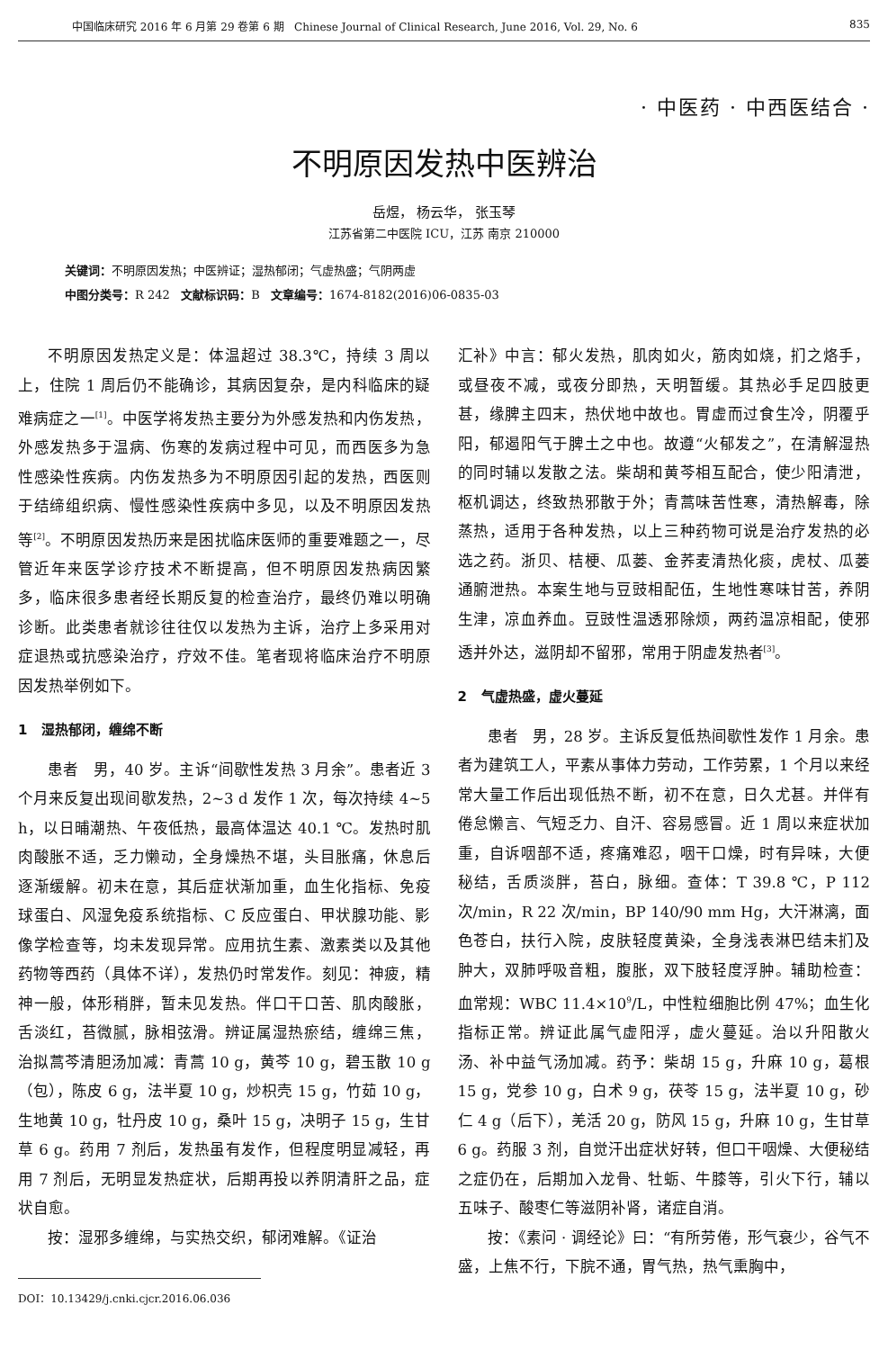中国临床研究 2016 年 6 月第 29 卷第 6 期 Chinese Journal of Clinical Research, June 2016, Vol. 29, No. 6 835
· 中医药 · 中西医结合 ·
不明原因发热中医辨治
岳煜， 杨云华， 张玉琴
江苏省第二中医院 ICU，江苏 南京 210000
关键词：不明原因发热；中医辨证；湿热郁闭；气虚热盛；气阴两虚
中图分类号：R 242 文献标识码：B 文章编号：1674-8182(2016)06-0835-03
不明原因发热定义是：体温超过 38.3℃，持续 3 周以上，住院 1 周后仍不能确诊，其病因复杂，是内科临床的疑难病症之一<sup>[1]</sup>。中医学将发热主要分为外感发热和内伤发热，外感发热多于温病、伤寒的发病过程中可见，而西医多为急性感染性疾病。内伤发热多为不明原因引起的发热，西医则于结缔组织病、慢性感染性疾病中多见，以及不明原因发热等<sup>[2]</sup>。不明原因发热历来是困扰临床医师的重要难题之一，尽管近年来医学诊疗技术不断提高，但不明原因发热病因繁多，临床很多患者经长期反复的检查治疗，最终仍难以明确诊断。此类患者就诊往往仅以发热为主诉，治疗上多采用对症退热或抗感染治疗，疗效不佳。笔者现将临床治疗不明原因发热举例如下。
1 湿热郁闭，缠绵不断
患者 男，40 岁。主诉“间歇性发热 3 月余”。患者近 3 个月来反复出现间歇发热，2~3 d 发作 1 次，每次持续 4~5 h，以日晡潮热、午夜低热，最高体温达 40.1 ℃。发热时肌肉酸胀不适，乏力懒动，全身燥热不堪，头目胀痛，休息后逐渐缓解。初未在意，其后症状渐加重，血生化指标、免疫球蛋白、风湿免疫系统指标、C 反应蛋白、甲状腺功能、影像学检查等，均未发现异常。应用抗生素、激素类以及其他药物等西药（具体不详），发热仍时常发作。刻见：神疲，精神一般，体形稍胖，暂未见发热。伴口干口苦、肌肉酸胀，舌淡红，苔微腻，脉相弦滑。辨证属湿热瘀结，缠绵三焦，治拟蒿芩清胆汤加减：青蒿 10 g，黄芩 10 g，碧玉散 10 g（包），陈皮 6 g，法半夏 10 g，炒枳壳 15 g，竹茹 10 g，生地黄 10 g，牡丹皮 10 g，桑叶 15 g，决明子 15 g，生甘草 6 g。药用 7 剂后，发热虽有发作，但程度明显减轻，再用 7 剂后，无明显发热症状，后期再投以养阴清肝之品，症状自愈。
按：湿邪多缠绵，与实热交织，郁闭难解。《证治
DOI：10.13429/j.cnki.cjcr.2016.06.036
汇补》中言：郁火发热，肌肉如火，筋肉如烧，扪之烙手，或昼夜不减，或夜分即热，天明暂缓。其热必手足四肢更甚，缘脾主四末，热伏地中故也。胃虚而过食生冷，阴覆乎阳，郁遏阳气于脾土之中也。故遵“火郁发之”，在清解湿热的同时辅以发散之法。柴胡和黄芩相互配合，使少阳清泄，枢机调达，终致热邪散于外；青蒿味苦性寒，清热解毒，除蒸热，适用于各种发热，以上三种药物可说是治疗发热的必选之药。浙贝、桔梗、瓜蒌、金荞麦清热化痰，虎杖、瓜蒌通腑泄热。本案生地与豆豉相配伍，生地性寒味甘苦，养阴生津，凉血养血。豆豉性温透邪除烦，两药温凉相配，使邪透并外达，滋阴却不留邪，常用于阴虚发热者<sup>[3]</sup>。
2 气虚热盛，虚火蔓延
患者 男，28 岁。主诉反复低热间歇性发作 1 月余。患者为建筑工人，平素从事体力劳动，工作劳累，1 个月以来经常大量工作后出现低热不断，初不在意，日久尤甚。并伴有倦怠懒言、气短乏力、自汗、容易感冒。近 1 周以来症状加重，自诉咽部不适，疼痛难忍，咽干口燥，时有异味，大便秘结，舌质淡胖，苔白，脉细。查体：T 39.8 ℃，P 112 次/min，R 22 次/min，BP 140/90 mm Hg，大汗淋漓，面色苍白，扶行入院，皮肤轻度黄染，全身浅表淋巴结未扪及肿大，双肺呼吸音粗，腹胀，双下肢轻度浮肿。辅助检查：血常规：WBC 11.4×10<sup>9</sup>/L，中性粒细胞比例 47%；血生化指标正常。辨证此属气虚阳浮，虚火蔓延。治以升阳散火汤、补中益气汤加减。药予：柴胡 15 g，升麻 10 g，葛根 15 g，党参 10 g，白术 9 g，茯苓 15 g，法半夏 10 g，砂仁 4 g（后下），羌活 20 g，防风 15 g，升麻 10 g，生甘草 6 g。药服 3 剂，自觉汗出症状好转，但口干咽燥、大便秘结之症仍在，后期加入龙骨、牡蛎、牛膝等，引火下行，辅以五味子、酸枣仁等滋阴补肾，诸症自消。
按：《素问 · 调经论》曰：“有所劳倦，形气衰少，谷气不盛，上焦不行，下脘不通，胃气热，热气熏胸中，